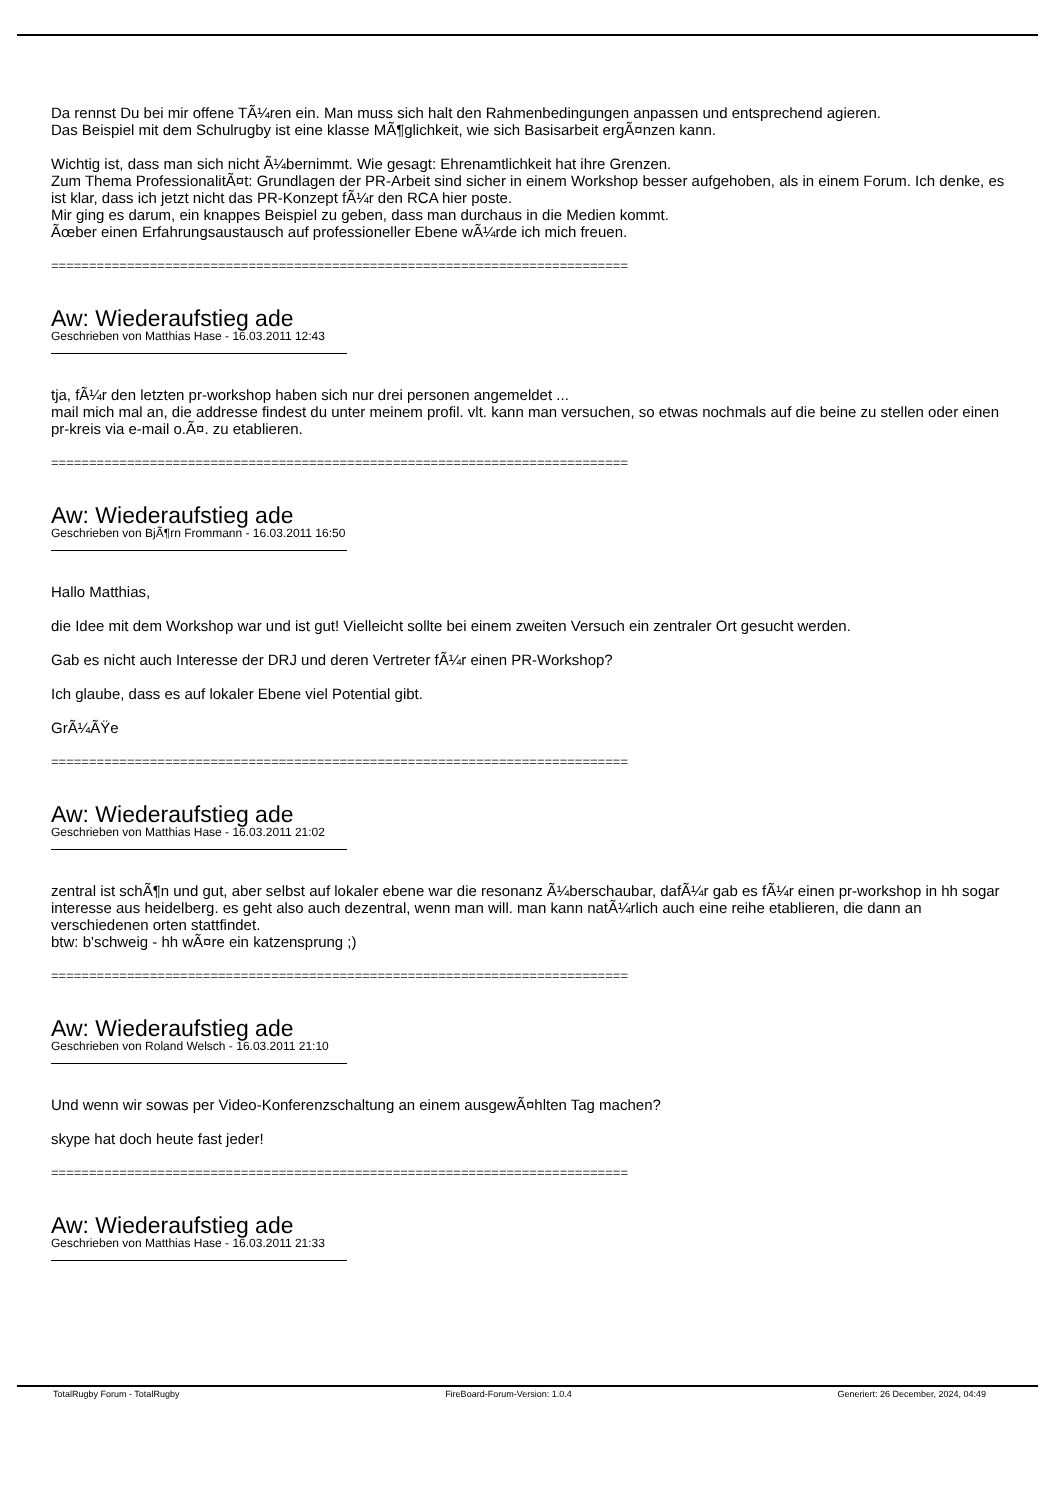Da rennst Du bei mir offene TÃ¼ren ein. Man muss sich halt den Rahmenbedingungen anpassen und entsprechend agieren.
Das Beispiel mit dem Schulrugby ist eine klasse MÃ¶glichkeit, wie sich Basisarbeit ergÃ¤nzen kann.
Wichtig ist, dass man sich nicht Ã¼bernimmt. Wie gesagt: Ehrenamtlichkeit hat ihre Grenzen.
Zum Thema ProfessionalitÃ¤t: Grundlagen der PR-Arbeit sind sicher in einem Workshop besser aufgehoben, als in einem Forum. Ich denke, es ist klar, dass ich jetzt nicht das PR-Konzept fÃ¼r den RCA hier poste.
Mir ging es darum, ein knappes Beispiel zu geben, dass man durchaus in die Medien kommt.
Ãœber einen Erfahrungsaustausch auf professioneller Ebene wÃ¼rde ich mich freuen.
============================================================================
Aw: Wiederaufstieg ade
Geschrieben von Matthias Hase - 16.03.2011 12:43
tja, fÃ¼r den letzten pr-workshop haben sich nur drei personen angemeldet ...
mail mich mal an, die addresse findest du unter meinem profil. vlt. kann man versuchen, so etwas nochmals auf die beine zu stellen oder einen pr-kreis via e-mail o.Ã¤. zu etablieren.
============================================================================
Aw: Wiederaufstieg ade
Geschrieben von BjÃ¶rn Frommann - 16.03.2011 16:50
Hallo Matthias,
die Idee mit dem Workshop war und ist gut! Vielleicht sollte bei einem zweiten Versuch ein zentraler Ort gesucht werden.
Gab es nicht auch Interesse der DRJ und deren Vertreter fÃ¼r einen PR-Workshop?
Ich glaube, dass es auf lokaler Ebene viel Potential gibt.
GrÃ¼ÃŸe
============================================================================
Aw: Wiederaufstieg ade
Geschrieben von Matthias Hase - 16.03.2011 21:02
zentral ist schÃ¶n und gut, aber selbst auf lokaler ebene war die resonanz Ã¼berschaubar, dafÃ¼r gab es fÃ¼r einen pr-workshop in hh sogar interesse aus heidelberg. es geht also auch dezentral, wenn man will. man kann natÃ¼rlich auch eine reihe etablieren, die dann an verschiedenen orten stattfindet.
btw: b'schweig - hh wÃ¤re ein katzensprung ;)
============================================================================
Aw: Wiederaufstieg ade
Geschrieben von Roland Welsch - 16.03.2011 21:10
Und wenn wir sowas per Video-Konferenzschaltung an einem ausgewÃ¤hlten Tag machen?
skype hat doch heute fast jeder!
============================================================================
Aw: Wiederaufstieg ade
Geschrieben von Matthias Hase - 16.03.2011 21:33
TotalRugby Forum - TotalRugby FireBoard-Forum-Version: 1.0.4 Generiert: 26 December, 2024, 04:49